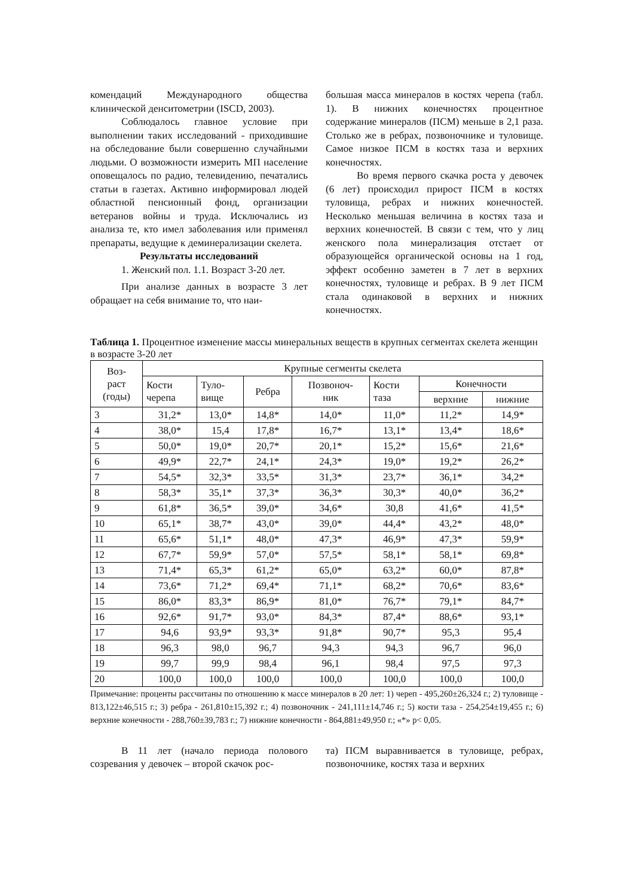комендаций Международного общества клинической денситометрии (ISCD, 2003).
Соблюдалось главное условие при выполнении таких исследований - приходившие на обследование были совершенно случайными людьми. О возможности измерить МП население оповещалось по радио, телевидению, печатались статьи в газетах. Активно информировал людей областной пенсионный фонд, организации ветеранов войны и труда. Исключались из анализа те, кто имел заболевания или применял препараты, ведущие к деминерализации скелета.
Результаты исследований
1. Женский пол. 1.1. Возраст 3-20 лет.
При анализе данных в возрасте 3 лет обращает на себя внимание то, что наи-
большая масса минералов в костях черепа (табл. 1). В нижних конечностях процентное содержание минералов (ПСМ) меньше в 2,1 раза. Столько же в ребрах, позвоночнике и туловище. Самое низкое ПСМ в костях таза и верхних конечностях.
Во время первого скачка роста у девочек (6 лет) происходил прирост ПСМ в костях туловища, ребрах и нижних конечностей. Несколько меньшая величина в костях таза и верхних конечностей. В связи с тем, что у лиц женского пола минерализация отстает от образующейся органической основы на 1 год, эффект особенно заметен в 7 лет в верхних конечностях, туловище и ребрах. В 9 лет ПСМ стала одинаковой в верхних и нижних конечностях.
Таблица 1. Процентное изменение массы минеральных веществ в крупных сегментах скелета женщин в возрасте 3-20 лет
| Воз- раст (годы) | Крупные сегменты скелета | | | | | | |
| --- | --- | --- | --- | --- | --- | --- | --- |
| | Кости черепа | Туло- вище | Ребра | Позвоноч- ник | Кости таза | Конечности | |
| | | | | | | верхние | нижние |
| 3 | 31,2* | 13,0* | 14,8* | 14,0* | 11,0* | 11,2* | 14,9* |
| 4 | 38,0* | 15,4 | 17,8* | 16,7* | 13,1* | 13,4* | 18,6* |
| 5 | 50,0* | 19,0* | 20,7* | 20,1* | 15,2* | 15,6* | 21,6* |
| 6 | 49,9* | 22,7* | 24,1* | 24,3* | 19,0* | 19,2* | 26,2* |
| 7 | 54,5* | 32,3* | 33,5* | 31,3* | 23,7* | 36,1* | 34,2* |
| 8 | 58,3* | 35,1* | 37,3* | 36,3* | 30,3* | 40,0* | 36,2* |
| 9 | 61,8* | 36,5* | 39,0* | 34,6* | 30,8 | 41,6* | 41,5* |
| 10 | 65,1* | 38,7* | 43,0* | 39,0* | 44,4* | 43,2* | 48,0* |
| 11 | 65,6* | 51,1* | 48,0* | 47,3* | 46,9* | 47,3* | 59,9* |
| 12 | 67,7* | 59,9* | 57,0* | 57,5* | 58,1* | 58,1* | 69,8* |
| 13 | 71,4* | 65,3* | 61,2* | 65,0* | 63,2* | 60,0* | 87,8* |
| 14 | 73,6* | 71,2* | 69,4* | 71,1* | 68,2* | 70,6* | 83,6* |
| 15 | 86,0* | 83,3* | 86,9* | 81,0* | 76,7* | 79,1* | 84,7* |
| 16 | 92,6* | 91,7* | 93,0* | 84,3* | 87,4* | 88,6* | 93,1* |
| 17 | 94,6 | 93,9* | 93,3* | 91,8* | 90,7* | 95,3 | 95,4 |
| 18 | 96,3 | 98,0 | 96,7 | 94,3 | 94,3 | 96,7 | 96,0 |
| 19 | 99,7 | 99,9 | 98,4 | 96,1 | 98,4 | 97,5 | 97,3 |
| 20 | 100,0 | 100,0 | 100,0 | 100,0 | 100,0 | 100,0 | 100,0 |
Примечание: проценты рассчитаны по отношению к массе минералов в 20 лет: 1) череп - 495,260±26,324 г.; 2) туловище - 813,122±46,515 г.; 3) ребра - 261,810±15,392 г.; 4) позвоночник - 241,111±14,746 г.; 5) кости таза - 254,254±19,455 г.; 6) верхние конечности - 288,760±39,783 г.; 7) нижние конечности - 864,881±49,950 г.; «*» p< 0,05.
В 11 лет (начало периода полового созревания у девочек – второй скачок рос-
та) ПСМ выравнивается в туловище, ребрах, позвоночнике, костях таза и верхних